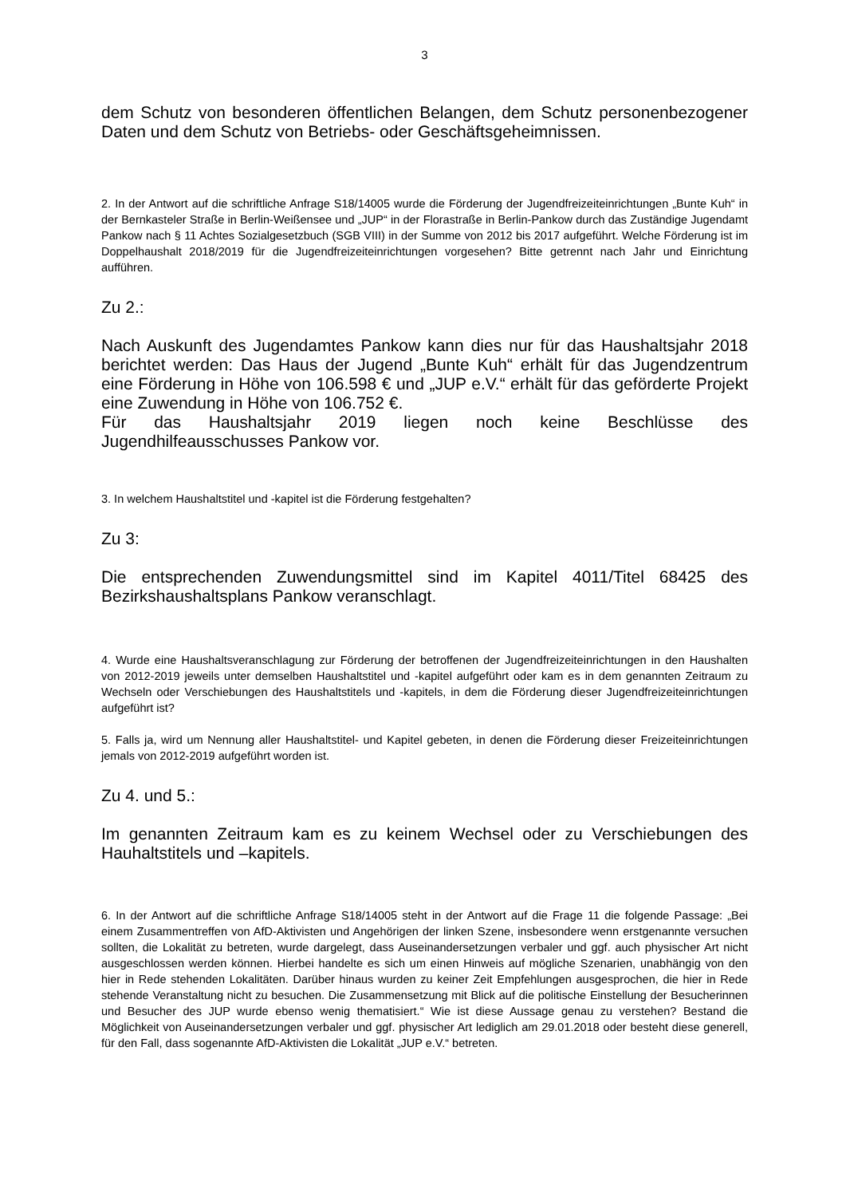3
dem Schutz von besonderen öffentlichen Belangen, dem Schutz personenbezogener Daten und dem Schutz von Betriebs- oder Geschäftsgeheimnissen.
2. In der Antwort auf die schriftliche Anfrage S18/14005 wurde die Förderung der Jugendfreizeiteinrichtungen „Bunte Kuh“ in der Bernkasteler Straße in Berlin-Weißensee und „JUP“ in der Florastraße in Berlin-Pankow durch das Zuständige Jugendamt Pankow nach § 11 Achtes Sozialgesetzbuch (SGB VIII) in der Summe von 2012 bis 2017 aufgeführt. Welche Förderung ist im Doppelhaushalt 2018/2019 für die Jugendfreizeiteinrichtungen vorgesehen? Bitte getrennt nach Jahr und Einrichtung aufführen.
Zu 2.:
Nach Auskunft des Jugendamtes Pankow kann dies nur für das Haushaltsjahr 2018 berichtet werden: Das Haus der Jugend „Bunte Kuh“ erhält für das Jugendzentrum eine Förderung in Höhe von 106.598 € und „JUP e.V.“ erhält für das geförderte Projekt eine Zuwendung in Höhe von 106.752 €.
Für das Haushaltsjahr 2019 liegen noch keine Beschlüsse des Jugendhilfeausschusses Pankow vor.
3. In welchem Haushaltstitel und -kapitel ist die Förderung festgehalten?
Zu 3:
Die entsprechenden Zuwendungsmittel sind im Kapitel 4011/Titel 68425 des Bezirkshaushaltsplans Pankow veranschlagt.
4. Wurde eine Haushaltsveranschlagung zur Förderung der betroffenen der Jugendfreizeiteinrichtungen in den Haushalten von 2012-2019 jeweils unter demselben Haushaltstitel und -kapitel aufgeführt oder kam es in dem genannten Zeitraum zu Wechseln oder Verschiebungen des Haushaltstitels und -kapitels, in dem die Förderung dieser Jugendfreizeiteinrichtungen aufgeführt ist?
5. Falls ja, wird um Nennung aller Haushaltstitel- und Kapitel gebeten, in denen die Förderung dieser Freizeiteinrichtungen jemals von 2012-2019 aufgeführt worden ist.
Zu 4. und 5.:
Im genannten Zeitraum kam es zu keinem Wechsel oder zu Verschiebungen des Hauhaltstitels und –kapitels.
6. In der Antwort auf die schriftliche Anfrage S18/14005 steht in der Antwort auf die Frage 11 die folgende Passage: „Bei einem Zusammentreffen von AfD-Aktivisten und Angehörigen der linken Szene, insbesondere wenn erstgenannte versuchen sollten, die Lokalität zu betreten, wurde dargelegt, dass Auseinandersetzungen verbaler und ggf. auch physischer Art nicht ausgeschlossen werden können. Hierbei handelte es sich um einen Hinweis auf mögliche Szenarien, unabhängig von den hier in Rede stehenden Lokalitäten. Darüber hinaus wurden zu keiner Zeit Empfehlungen ausgesprochen, die hier in Rede stehende Veranstaltung nicht zu besuchen. Die Zusammensetzung mit Blick auf die politische Einstellung der Besucherinnen und Besucher des JUP wurde ebenso wenig thematisiert.“ Wie ist diese Aussage genau zu verstehen? Bestand die Möglichkeit von Auseinandersetzungen verbaler und ggf. physischer Art lediglich am 29.01.2018 oder besteht diese generell, für den Fall, dass sogenannte AfD-Aktivisten die Lokalität „JUP e.V.“ betreten.